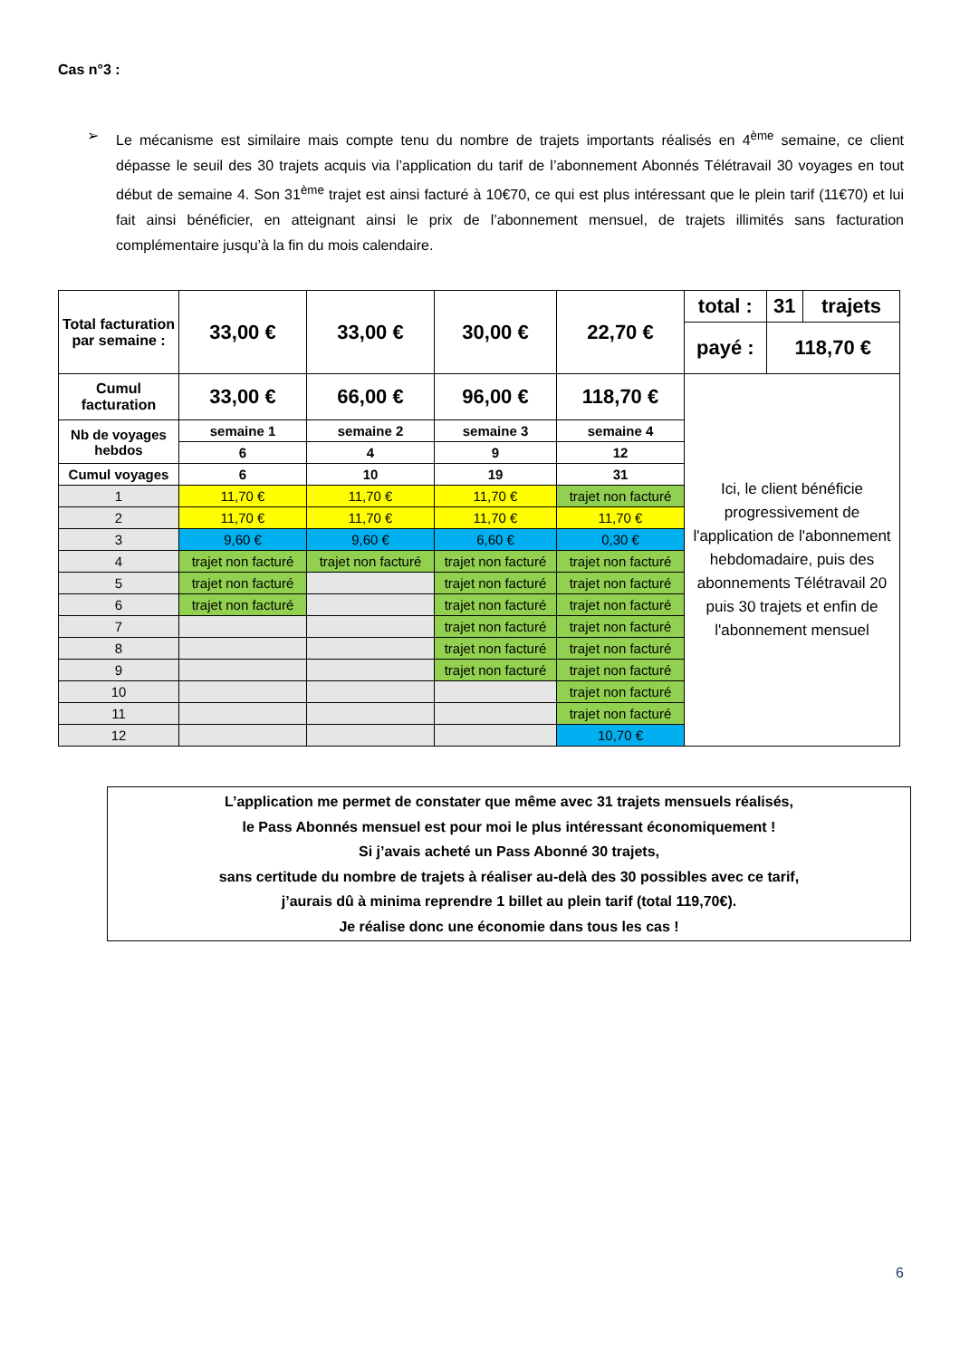Cas n°3 :
➢ Le mécanisme est similaire mais compte tenu du nombre de trajets importants réalisés en 4<sup>ème</sup> semaine, ce client dépasse le seuil des 30 trajets acquis via l’application du tarif de l’abonnement Abonnés Télétravail 30 voyages en tout début de semaine 4. Son 31<sup>ème</sup> trajet est ainsi facturé à 10€70, ce qui est plus intéressant que le plein tarif (11€70) et lui fait ainsi bénéficier, en atteignant ainsi le prix de l’abonnement mensuel, de trajets illimités sans facturation complémentaire jusqu’à la fin du mois calendaire.
| Total facturation par semaine : | 33,00 € | 33,00 € | 30,00 € | 22,70 € | total : | 31 | trajets |
| | | | | | payé : | 118,70 € | |
| Cumul facturation | 33,00 € | 66,00 € | 96,00 € | 118,70 € | Ici, le client bénéficie progressivement de l'application de l'abonnement hebdomadaire, puis des abonnements Télétravail 20 puis 30 trajets et enfin de l'abonnement mensuel | | |
| Nb de voyages hebdos | semaine 1 | semaine 2 | semaine 3 | semaine 4 | | | |
| | 6 | 4 | 9 | 12 | | | |
| Cumul voyages | 6 | 10 | 19 | 31 | | | |
| 1 | 11,70 € | 11,70 € | 11,70 € | trajet non facturé | | | |
| 2 | 11,70 € | 11,70 € | 11,70 € | 11,70 € | | | |
| 3 | 9,60 € | 9,60 € | 6,60 € | 0,30 € | | | |
| 4 | trajet non facturé | trajet non facturé | trajet non facturé | trajet non facturé | | | |
| 5 | trajet non facturé | | trajet non facturé | trajet non facturé | | | |
| 6 | trajet non facturé | | trajet non facturé | trajet non facturé | | | |
| 7 | | | trajet non facturé | trajet non facturé | | | |
| 8 | | | trajet non facturé | trajet non facturé | | | |
| 9 | | | trajet non facturé | trajet non facturé | | | |
| 10 | | | | trajet non facturé | | | |
| 11 | | | | trajet non facturé | | | |
| 12 | | | | 10,70 € | | | |
L’application me permet de constater que même avec 31 trajets mensuels réalisés,
le Pass Abonnés mensuel est pour moi le plus intéressant économiquement !
Si j’avais acheté un Pass Abonné 30 trajets,
sans certitude du nombre de trajets à réaliser au-delà des 30 possibles avec ce tarif,
j’aurais dû à minima reprendre 1 billet au plein tarif (total 119,70€).
Je réalise donc une économie dans tous les cas !
6